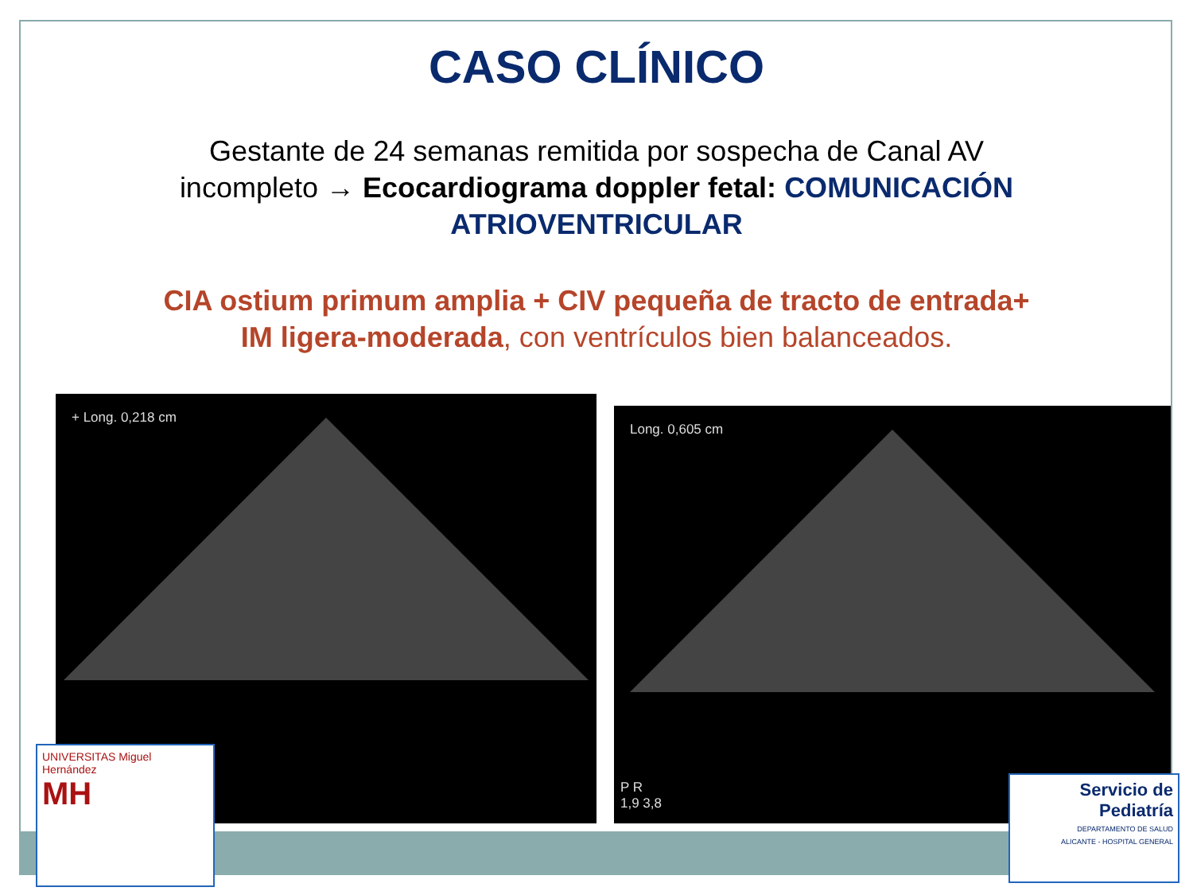CASO CLÍNICO
Gestante de 24 semanas remitida por sospecha de Canal AV incompleto → Ecocardiograma doppler fetal: COMUNICACIÓN ATRIOVENTRICULAR
CIA ostium primum amplia + CIV pequeña de tracto de entrada+ IM ligera-moderada, con ventrículos bien balanceados.
+ Long. 0,218 cm
Long. 0,605 cm
P R
1,9 3,8
UNIVERSITAS Miguel Hernández
MH
Servicio de Pediatría
DEPARTAMENTO DE SALUD
ALICANTE - HOSPITAL GENERAL